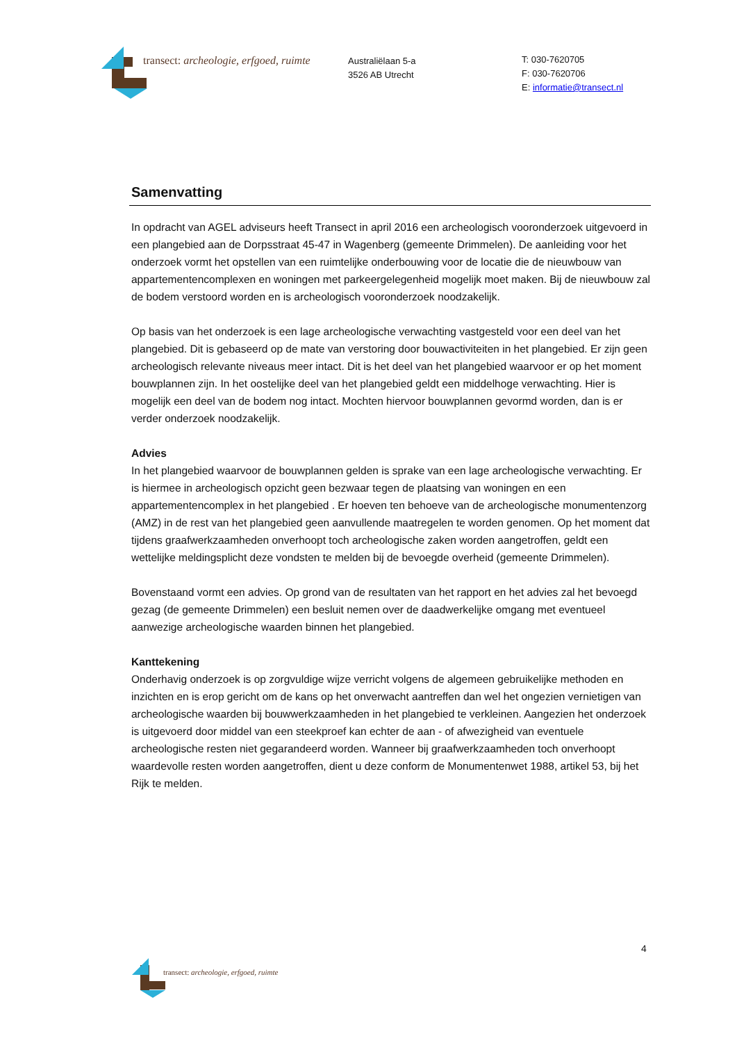transect: archeologie, erfgoed, ruimte
Australiëlaan 5-a
3526 AB Utrecht
T: 030-7620705
F: 030-7620706
E: informatie@transect.nl
Samenvatting
In opdracht van AGEL adviseurs heeft Transect in april 2016 een archeologisch vooronderzoek uitgevoerd in een plangebied aan de Dorpsstraat 45-47 in Wagenberg (gemeente Drimmelen). De aanleiding voor het onderzoek vormt het opstellen van een ruimtelijke onderbouwing voor de locatie die de nieuwbouw van appartementencomplexen en woningen met parkeergelegenheid mogelijk moet maken. Bij de nieuwbouw zal de bodem verstoord worden en is archeologisch vooronderzoek noodzakelijk.
Op basis van het onderzoek is een lage archeologische verwachting vastgesteld voor een deel van het plangebied. Dit is gebaseerd op de mate van verstoring door bouwactiviteiten in het plangebied. Er zijn geen archeologisch relevante niveaus meer intact. Dit is het deel van het plangebied waarvoor er op het moment bouwplannen zijn. In het oostelijke deel van het plangebied geldt een middelhoge verwachting. Hier is mogelijk een deel van de bodem nog intact. Mochten hiervoor bouwplannen gevormd worden, dan is er verder onderzoek noodzakelijk.
Advies
In het plangebied waarvoor de bouwplannen gelden is sprake van een lage archeologische verwachting. Er is hiermee in archeologisch opzicht geen bezwaar tegen de plaatsing van woningen en een appartementencomplex in het plangebied . Er hoeven ten behoeve van de archeologische monumentenzorg (AMZ) in de rest van het plangebied geen aanvullende maatregelen te worden genomen. Op het moment dat tijdens graafwerkzaamheden onverhoopt toch archeologische zaken worden aangetroffen, geldt een wettelijke meldingsplicht deze vondsten te melden bij de bevoegde overheid (gemeente Drimmelen).
Bovenstaand vormt een advies. Op grond van de resultaten van het rapport en het advies zal het bevoegd gezag (de gemeente Drimmelen) een besluit nemen over de daadwerkelijke omgang met eventueel aanwezige archeologische waarden binnen het plangebied.
Kanttekening
Onderhavig onderzoek is op zorgvuldige wijze verricht volgens de algemeen gebruikelijke methoden en inzichten en is erop gericht om de kans op het onverwacht aantreffen dan wel het ongezien vernietigen van archeologische waarden bij bouwwerkzaamheden in het plangebied te verkleinen. Aangezien het onderzoek is uitgevoerd door middel van een steekproef kan echter de aan - of afwezigheid van eventuele archeologische resten niet gegarandeerd worden. Wanneer bij graafwerkzaamheden toch onverhoopt waardevolle resten worden aangetroffen, dient u deze conform de Monumentenwet 1988, artikel 53, bij het Rijk te melden.
4
transect: archeologie, erfgoed, ruimte